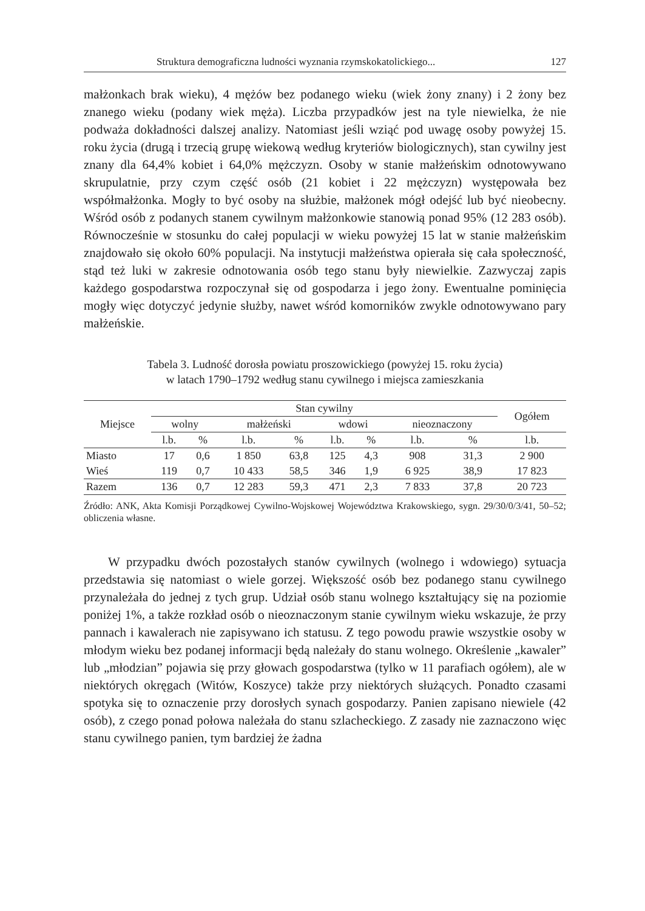Struktura demograficzna ludności wyznania rzymskokatolickiego... 127
małżonkach brak wieku), 4 mężów bez podanego wieku (wiek żony znany) i 2 żony bez znanego wieku (podany wiek męża). Liczba przypadków jest na tyle niewielka, że nie podważa dokładności dalszej analizy. Natomiast jeśli wziąć pod uwagę osoby powyżej 15. roku życia (drugą i trzecią grupę wiekową według kryteriów biologicznych), stan cywilny jest znany dla 64,4% kobiet i 64,0% mężczyzn. Osoby w stanie małżeńskim odnotowywano skrupulatnie, przy czym część osób (21 kobiet i 22 mężczyzn) występowała bez współmałżonka. Mogły to być osoby na służbie, małżonek mógł odejść lub być nieobecny. Wśród osób z podanych stanem cywilnym małżonkowie stanowią ponad 95% (12 283 osób). Równocześnie w stosunku do całej populacji w wieku powyżej 15 lat w stanie małżeńskim znajdowało się około 60% populacji. Na instytucji małżeństwa opierała się cała społeczność, stąd też luki w zakresie odnotowania osób tego stanu były niewielkie. Zazwyczaj zapis każdego gospodarstwa rozpoczynał się od gospodarza i jego żony. Ewentualne pominięcia mogły więc dotyczyć jedynie służby, nawet wśród komorników zwykle odnotowywano pary małżeńskie.
Tabela 3. Ludność dorosła powiatu proszowickiego (powyżej 15. roku życia)
w latach 1790–1792 według stanu cywilnego i miejsca zamieszkania
| Miejsce | Stan cywilny | | | | | | | | Ogółem |
| --- | --- | --- | --- | --- | --- | --- | --- | --- | --- |
| | wolny | | małżeński | | wdowi | | nieoznaczony | | |
| | l.b. | % | l.b. | % | l.b. | % | l.b. | % | l.b. |
| Miasto | 17 | 0,6 | 1 850 | 63,8 | 125 | 4,3 | 908 | 31,3 | 2 900 |
| Wieś | 119 | 0,7 | 10 433 | 58,5 | 346 | 1,9 | 6 925 | 38,9 | 17 823 |
| Razem | 136 | 0,7 | 12 283 | 59,3 | 471 | 2,3 | 7 833 | 37,8 | 20 723 |
Źródło: ANK, Akta Komisji Porządkowej Cywilno-Wojskowej Województwa Krakowskiego, sygn. 29/30/0/3/41, 50–52; obliczenia własne.
W przypadku dwóch pozostałych stanów cywilnych (wolnego i wdowiego) sytuacja przedstawia się natomiast o wiele gorzej. Większość osób bez podanego stanu cywilnego przynależała do jednej z tych grup. Udział osób stanu wolnego kształtujący się na poziomie poniżej 1%, a także rozkład osób o nieoznaczonym stanie cywilnym wieku wskazuje, że przy pannach i kawalerach nie zapisywano ich statusu. Z tego powodu prawie wszystkie osoby w młodym wieku bez podanej informacji będą należały do stanu wolnego. Określenie „kawaler” lub „młodzian” pojawia się przy głowach gospodarstwa (tylko w 11 parafiach ogółem), ale w niektórych okręgach (Witów, Koszyce) także przy niektórych służących. Ponadto czasami spotyka się to oznaczenie przy dorosłych synach gospodarzy. Panien zapisano niewiele (42 osób), z czego ponad połowa należała do stanu szlacheckiego. Z zasady nie zaznaczono więc stanu cywilnego panien, tym bardziej że żadna